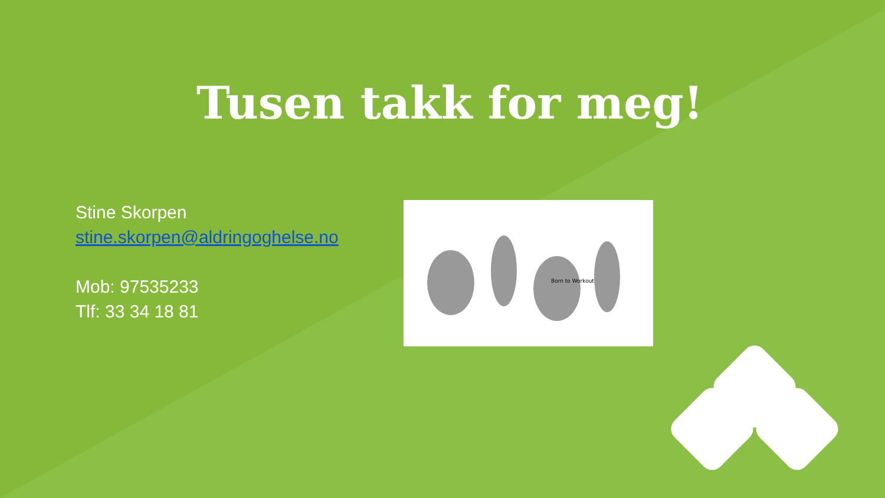Tusen takk for meg!
Stine Skorpen
stine.skorpen@aldringoghelse.no
Mob: 97535233
Tlf: 33 34 18 81
Born to Workout